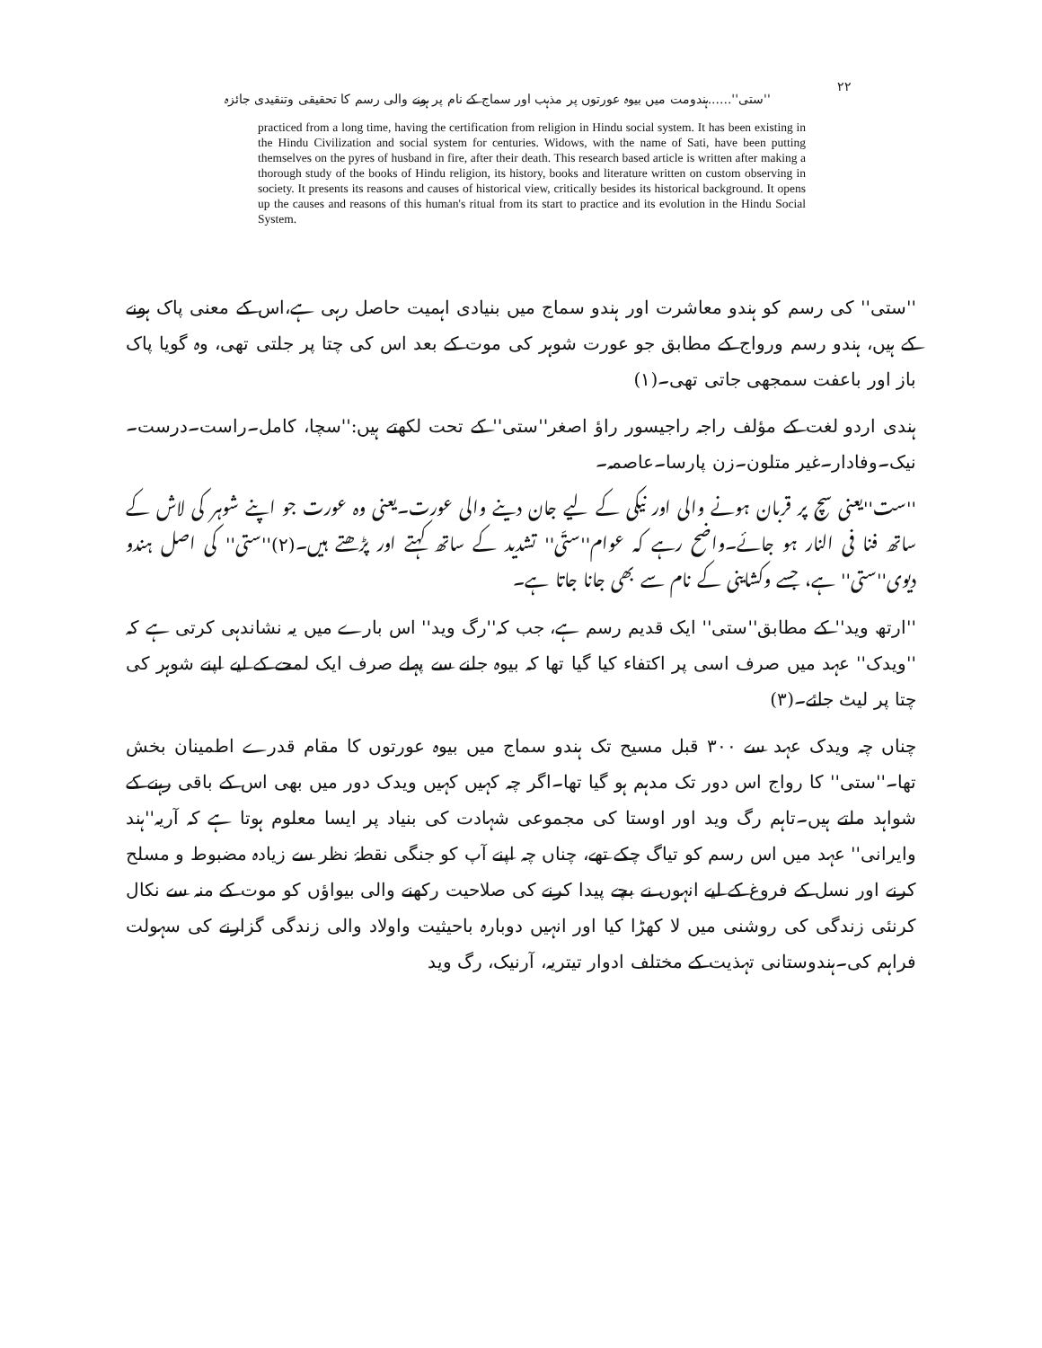۲۲ ''ستی''......ہندومت میں بیوہ عورتوں پر مذہب اور سماج کے نام پر ہونے والی رسم کا تحقیقی وتنقیدی جائزہ
practiced from a long time, having the certification from religion in Hindu social system. It has been existing in the Hindu Civilization and social system for centuries. Widows, with the name of Sati, have been putting themselves on the pyres of husband in fire, after their death. This research based article is written after making a thorough study of the books of Hindu religion, its history, books and literature written on custom observing in society. It presents its reasons and causes of historical view, critically besides its historical background. It opens up the causes and reasons of this human's ritual from its start to practice and its evolution in the Hindu Social System.
''ستی'' کی رسم کو ہندو معاشرت اور ہندو سماج میں بنیادی اہمیت حاصل رہی ہے،اس کے معنی پاک ہونے کے ہیں، ہندو رسم ورواج کے مطابق جو عورت شوہر کی موت کے بعد اس کی چتا پر جلتی تھی، وہ گویا پاک باز اور باعفت سمجھی جاتی تھی۔(۱)
ہندی اردو لغت کے مؤلف راجہ راجیسور راؤ اصغر''ستی'' کے تحت لکھتے ہیں:''سچا، کامل۔راست۔درست۔ نیک۔وفادار۔غیر متلون۔زن پارسا۔عاصمہ۔
''ست''یعنی سچ پر قربان ہونے والی اور نیکی کے لیے جان دینے والی عورت۔یعنی وہ عورت جو اپنے شوہر کی لاش کے ساتھ فنا فی النار ہو جائے۔واضح رہے کہ عوام''ستّی'' تشدید کے ساتھ کہتے اور پڑھتے ہیں۔(۲)''ستی'' کی اصل ہندو دیوی''ستی'' ہے، جسے وکشاینی کے نام سے بھی جانا جاتا ہے۔
''ارتھ وید'' کے مطابق''ستی'' ایک قدیم رسم ہے، جب کہ''رگ وید'' اس بارے میں یہ نشاندہی کرتی ہے کہ ''ویدک'' عہد میں صرف اسی پر اکتفاء کیا گیا تھا کہ بیوہ جلنے سے پہلے صرف ایک لمحے کے لیے اپنے شوہر کی چتا پر لیٹ جائے۔(۳)
چناں چہ ویدک عہد سے ۳۰۰ قبل مسیح تک ہندو سماج میں بیوہ عورتوں کا مقام قدرے اطمینان بخش تھا۔''ستی'' کا رواج اس دور تک مدہم ہو گیا تھا۔اگر چہ کہیں کہیں ویدک دور میں بھی اس کے باقی رہنے کے شواہد ملتے ہیں۔تاہم رگ وید اور اوستا کی مجموعی شہادت کی بنیاد پر ایسا معلوم ہوتا ہے کہ آریہ''ہند وایرانی'' عہد میں اس رسم کو تیاگ چکے تھے، چناں چہ اپنے آپ کو جنگی نقطۂ نظر سے زیادہ مضبوط و مسلح کرنے اور نسل کے فروغ کے لیے انہوں نے بچے پیدا کرنے کی صلاحیت رکھنے والی بیواؤں کو موت کے منہ سے نکال کرنئی زندگی کی روشنی میں لا کھڑا کیا اور انہیں دوبارہ باحیثیت واولاد والی زندگی گزارنے کی سہولت فراہم کی۔ہندوستانی تہذیت کے مختلف ادوار تیتریہ، آرنیک، رگ وید